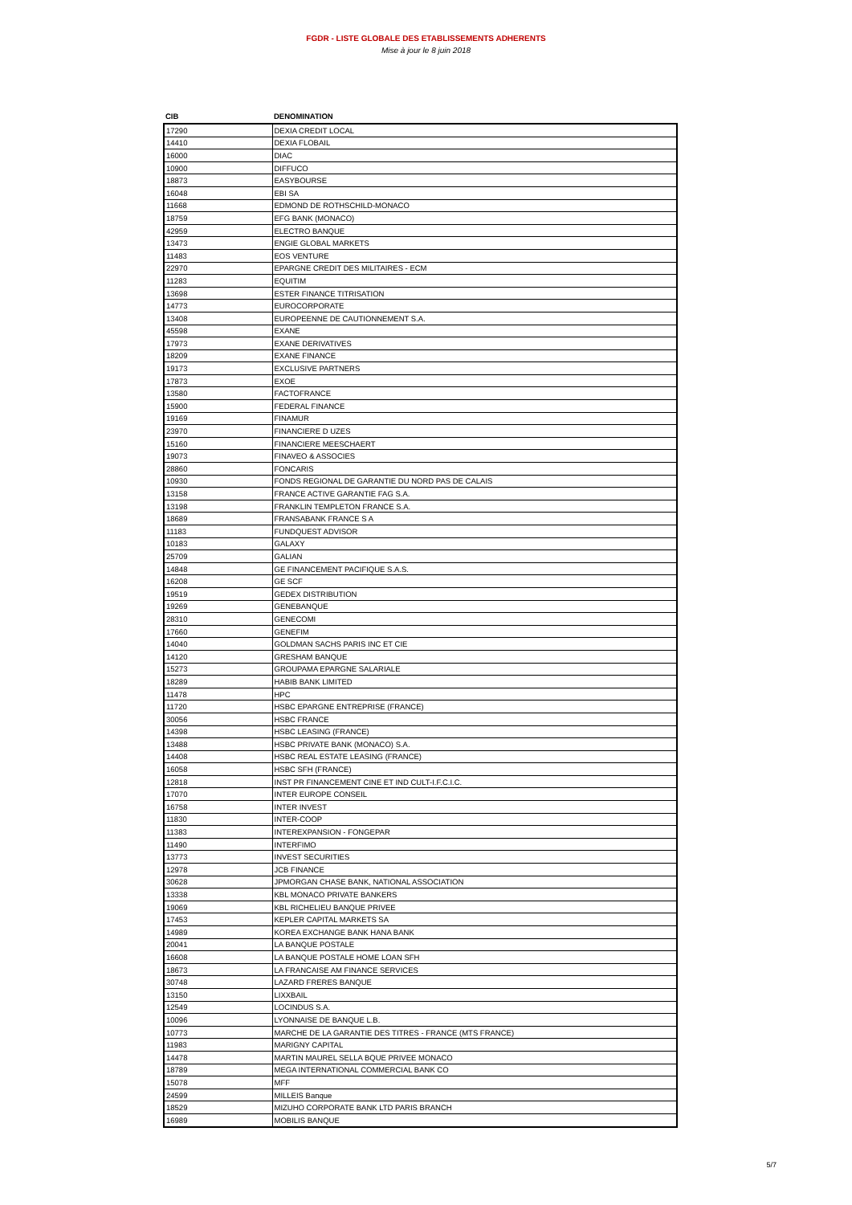FGDR - LISTE GLOBALE DES ETABLISSEMENTS ADHERENTS
Mise à jour le 8 juin 2018
| CIB | DENOMINATION |
| --- | --- |
| 17290 | DEXIA CREDIT LOCAL |
| 14410 | DEXIA FLOBAIL |
| 16000 | DIAC |
| 10900 | DIFFUCO |
| 18873 | EASYBOURSE |
| 16048 | EBI SA |
| 11668 | EDMOND DE ROTHSCHILD-MONACO |
| 18759 | EFG BANK (MONACO) |
| 42959 | ELECTRO BANQUE |
| 13473 | ENGIE GLOBAL MARKETS |
| 11483 | EOS VENTURE |
| 22970 | EPARGNE CREDIT DES MILITAIRES - ECM |
| 11283 | EQUITIM |
| 13698 | ESTER FINANCE TITRISATION |
| 14773 | EUROCORPORATE |
| 13408 | EUROPEENNE DE CAUTIONNEMENT S.A. |
| 45598 | EXANE |
| 17973 | EXANE DERIVATIVES |
| 18209 | EXANE FINANCE |
| 19173 | EXCLUSIVE PARTNERS |
| 17873 | EXOE |
| 13580 | FACTOFRANCE |
| 15900 | FEDERAL FINANCE |
| 19169 | FINAMUR |
| 23970 | FINANCIERE D UZES |
| 15160 | FINANCIERE MEESCHAERT |
| 19073 | FINAVEO & ASSOCIES |
| 28860 | FONCARIS |
| 10930 | FONDS REGIONAL DE GARANTIE DU NORD PAS DE CALAIS |
| 13158 | FRANCE ACTIVE GARANTIE FAG S.A. |
| 13198 | FRANKLIN TEMPLETON FRANCE S.A. |
| 18689 | FRANSABANK FRANCE S A |
| 11183 | FUNDQUEST ADVISOR |
| 10183 | GALAXY |
| 25709 | GALIAN |
| 14848 | GE FINANCEMENT PACIFIQUE S.A.S. |
| 16208 | GE SCF |
| 19519 | GEDEX DISTRIBUTION |
| 19269 | GENEBANQUE |
| 28310 | GENECOMI |
| 17660 | GENEFIM |
| 14040 | GOLDMAN SACHS PARIS INC ET CIE |
| 14120 | GRESHAM BANQUE |
| 15273 | GROUPAMA EPARGNE SALARIALE |
| 18289 | HABIB BANK LIMITED |
| 11478 | HPC |
| 11720 | HSBC EPARGNE ENTREPRISE (FRANCE) |
| 30056 | HSBC FRANCE |
| 14398 | HSBC LEASING (FRANCE) |
| 13488 | HSBC PRIVATE BANK (MONACO) S.A. |
| 14408 | HSBC REAL ESTATE LEASING (FRANCE) |
| 16058 | HSBC SFH (FRANCE) |
| 12818 | INST PR FINANCEMENT CINE ET IND CULT-I.F.C.I.C. |
| 17070 | INTER EUROPE CONSEIL |
| 16758 | INTER INVEST |
| 11830 | INTER-COOP |
| 11383 | INTEREXPANSION - FONGEPAR |
| 11490 | INTERFIMO |
| 13773 | INVEST SECURITIES |
| 12978 | JCB FINANCE |
| 30628 | JPMORGAN CHASE BANK, NATIONAL ASSOCIATION |
| 13338 | KBL MONACO PRIVATE BANKERS |
| 19069 | KBL RICHELIEU BANQUE PRIVEE |
| 17453 | KEPLER CAPITAL MARKETS SA |
| 14989 | KOREA EXCHANGE BANK HANA BANK |
| 20041 | LA BANQUE POSTALE |
| 16608 | LA BANQUE POSTALE HOME LOAN SFH |
| 18673 | LA FRANCAISE AM FINANCE SERVICES |
| 30748 | LAZARD FRERES BANQUE |
| 13150 | LIXXBAIL |
| 12549 | LOCINDUS S.A. |
| 10096 | LYONNAISE DE BANQUE L.B. |
| 10773 | MARCHE DE LA GARANTIE DES TITRES - FRANCE (MTS FRANCE) |
| 11983 | MARIGNY CAPITAL |
| 14478 | MARTIN MAUREL SELLA BQUE PRIVEE MONACO |
| 18789 | MEGA INTERNATIONAL COMMERCIAL BANK CO |
| 15078 | MFF |
| 24599 | MILLEIS Banque |
| 18529 | MIZUHO CORPORATE BANK LTD PARIS BRANCH |
| 16989 | MOBILIS BANQUE |
5/7